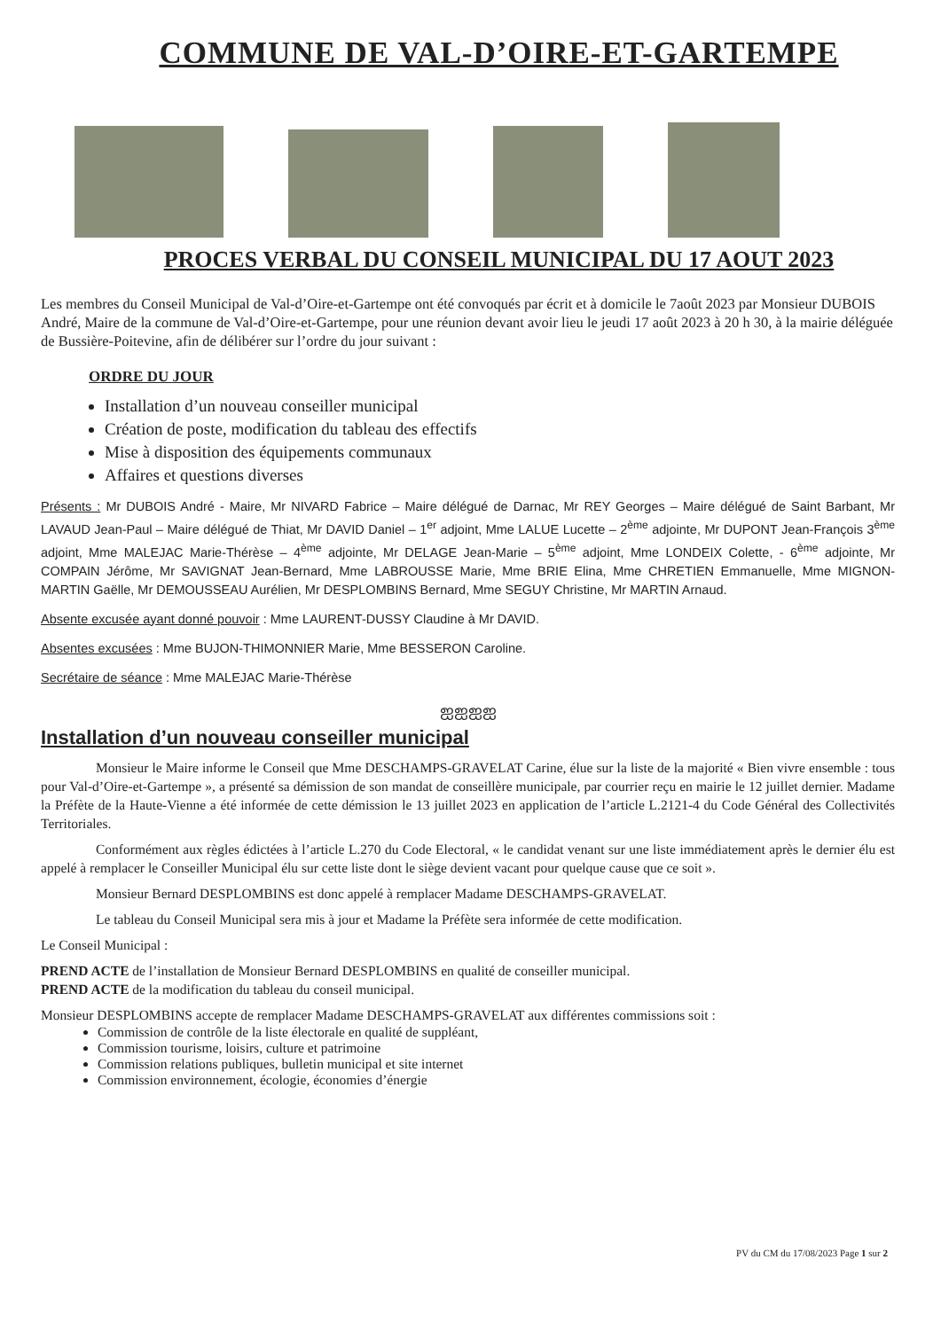COMMUNE DE VAL-D’OIRE-ET-GARTEMPE
PROCES VERBAL DU CONSEIL MUNICIPAL DU 17 AOUT 2023
Les membres du Conseil Municipal de Val-d’Oire-et-Gartempe ont été convoqués par écrit et à domicile le 7août 2023 par Monsieur DUBOIS André, Maire de la commune de Val-d’Oire-et-Gartempe, pour une réunion devant avoir lieu le jeudi 17 août 2023 à 20 h 30, à la mairie déléguée de Bussière-Poitevine, afin de délibérer sur l’ordre du jour suivant :
ORDRE DU JOUR
Installation d’un nouveau conseiller municipal
Création de poste, modification du tableau des effectifs
Mise à disposition des équipements communaux
Affaires et questions diverses
Présents : Mr DUBOIS André - Maire, Mr NIVARD Fabrice – Maire délégué de Darnac, Mr REY Georges – Maire délégué de Saint Barbant, Mr LAVAUD Jean-Paul – Maire délégué de Thiat, Mr DAVID Daniel – 1<sup>er</sup> adjoint, Mme LALUE Lucette – 2<sup>ème</sup> adjointe, Mr DUPONT Jean-François 3<sup>ème</sup> adjoint, Mme MALEJAC Marie-Thérèse – 4<sup>ème</sup> adjointe, Mr DELAGE Jean-Marie – 5<sup>ème</sup> adjoint, Mme LONDEIX Colette, - 6<sup>ème</sup> adjointe, Mr COMPAIN Jérôme, Mr SAVIGNAT Jean-Bernard, Mme LABROUSSE Marie, Mme BRIE Elina, Mme CHRETIEN Emmanuelle, Mme MIGNON-MARTIN Gaëlle, Mr DEMOUSSEAU Aurélien, Mr DESPLOMBINS Bernard, Mme SEGUY Christine, Mr MARTIN Arnaud.
Absente excusée ayant donné pouvoir : Mme LAURENT-DUSSY Claudine à Mr DAVID.
Absentes excusées : Mme BUJON-THIMONNIER Marie, Mme BESSERON Caroline.
Secrétaire de séance : Mme MALEJAC Marie-Thérèse
ஐஐஐஐ
Installation d’un nouveau conseiller municipal
Monsieur le Maire informe le Conseil que Mme DESCHAMPS-GRAVELAT Carine, élue sur la liste de la majorité « Bien vivre ensemble : tous pour Val-d’Oire-et-Gartempe », a présenté sa démission de son mandat de conseillère municipale, par courrier reçu en mairie le 12 juillet dernier. Madame la Préfète de la Haute-Vienne a été informée de cette démission le 13 juillet 2023 en application de l’article L.2121-4 du Code Général des Collectivités Territoriales.
Conformément aux règles édictées à l’article L.270 du Code Electoral, « le candidat venant sur une liste immédiatement après le dernier élu est appelé à remplacer le Conseiller Municipal élu sur cette liste dont le siège devient vacant pour quelque cause que ce soit ».
Monsieur Bernard DESPLOMBINS est donc appelé à remplacer Madame DESCHAMPS-GRAVELAT.
Le tableau du Conseil Municipal sera mis à jour et Madame la Préfète sera informée de cette modification.
Le Conseil Municipal :
PREND ACTE de l’installation de Monsieur Bernard DESPLOMBINS en qualité de conseiller municipal.
PREND ACTE de la modification du tableau du conseil municipal.
Monsieur DESPLOMBINS accepte de remplacer Madame DESCHAMPS-GRAVELAT aux différentes commissions soit :
Commission de contrôle de la liste électorale en qualité de suppléant,
Commission tourisme, loisirs, culture et patrimoine
Commission relations publiques, bulletin municipal et site internet
Commission environnement, écologie, économies d’énergie
PV du CM du 17/08/2023 Page 1 sur 2